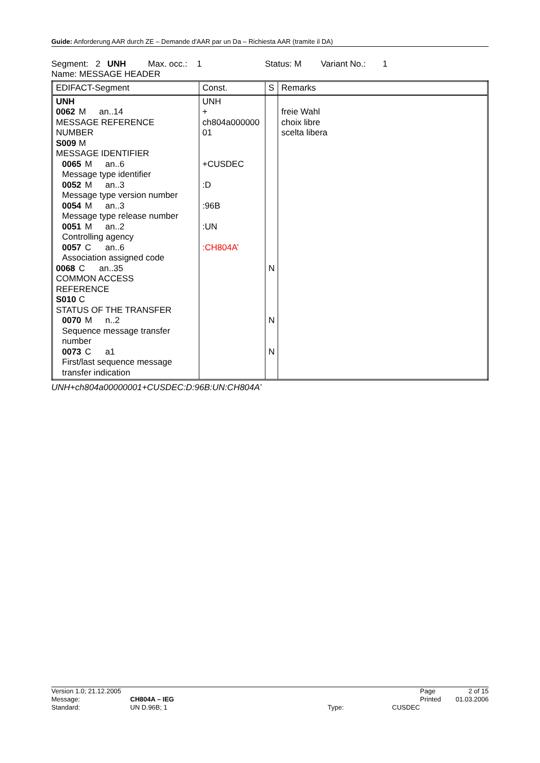Guide: Anforderung AAR durch ZE – Demande d'AAR par un Da – Richiesta AAR (tramite il DA)
Segment: 2 UNH Max. occ.: 1 Status: M Variant No.: 1
Name: MESSAGE HEADER
| EDIFACT-Segment | Const. | S | Remarks |
| --- | --- | --- | --- |
| UNH 0062 M an..14 MESSAGE REFERENCE NUMBER S009 M MESSAGE IDENTIFIER 0065 M an..6 Message type identifier 0052 M an..3 Message type version number 0054 M an..3 Message type release number 0051 M an..2 Controlling agency 0057 C an..6 Association assigned code 0068 C an..35 COMMON ACCESS REFERENCE S010 C STATUS OF THE TRANSFER 0070 M n..2 Sequence message transfer number 0073 C a1 First/last sequence message transfer indication | UNH + ch804a000000 01 +CUSDEC :D :96B :UN :CH804A’ | N N N | freie Wahl choix libre scelta libera |
UNH+ch804a00000001+CUSDEC:D:96B:UN:CH804A’
| Version 1.0; 21.12.2005 | | | | Page | 2 of 15 |
| Message: | CH804A – IEG | | | Printed | 01.03.2006 |
| Standard: | UN D.96B; 1 | Type: | CUSDEC | | |